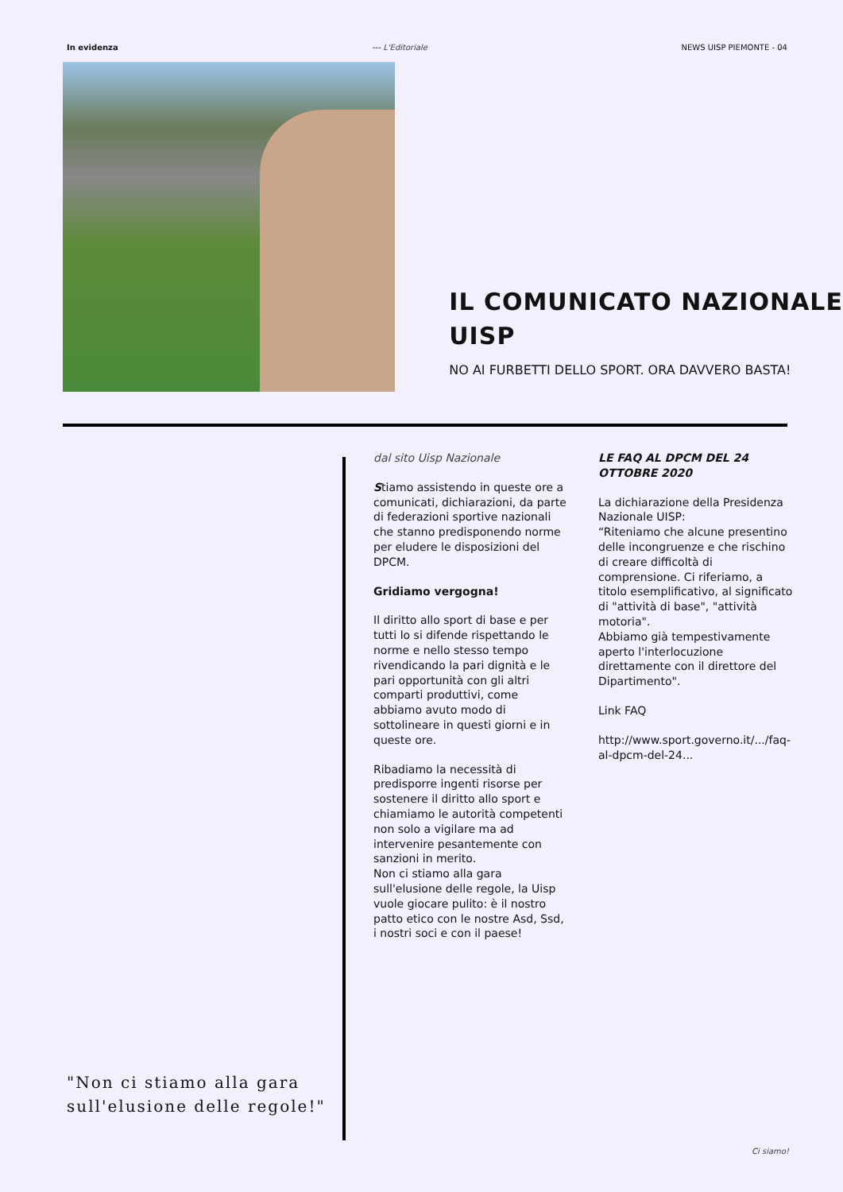In evidenza --- L'Editoriale NEWS UISP PIEMONTE - 04
IL COMUNICATO NAZIONALE UISP
NO AI FURBETTI DELLO SPORT. ORA DAVVERO BASTA!
"Non ci stiamo alla gara sull'elusione delle regole!"
dal sito Uisp Nazionale
Stiamo assistendo in queste ore a comunicati, dichiarazioni, da parte di federazioni sportive nazionali che stanno predisponendo norme per eludere le disposizioni del DPCM.
Gridiamo vergogna!
Il diritto allo sport di base e per tutti lo si difende rispettando le norme e nello stesso tempo rivendicando la pari dignità e le pari opportunità con gli altri comparti produttivi, come abbiamo avuto modo di sottolineare in questi giorni e in queste ore.
Ribadiamo la necessità di predisporre ingenti risorse per sostenere il diritto allo sport e chiamiamo le autorità competenti non solo a vigilare ma ad intervenire pesantemente con sanzioni in merito.
Non ci stiamo alla gara sull'elusione delle regole, la Uisp vuole giocare pulito: è il nostro patto etico con le nostre Asd, Ssd, i nostri soci e con il paese!
LE FAQ AL DPCM DEL 24 OTTOBRE 2020
La dichiarazione della Presidenza Nazionale UISP:
“Riteniamo che alcune presentino delle incongruenze e che rischino di creare difficoltà di comprensione. Ci riferiamo, a titolo esemplificativo, al significato di "attività di base", "attività motoria".
Abbiamo già tempestivamente aperto l'interlocuzione direttamente con il direttore del Dipartimento".
Link FAQ
http://www.sport.governo.it/.../faq-al-dpcm-del-24...
Ci siamo!